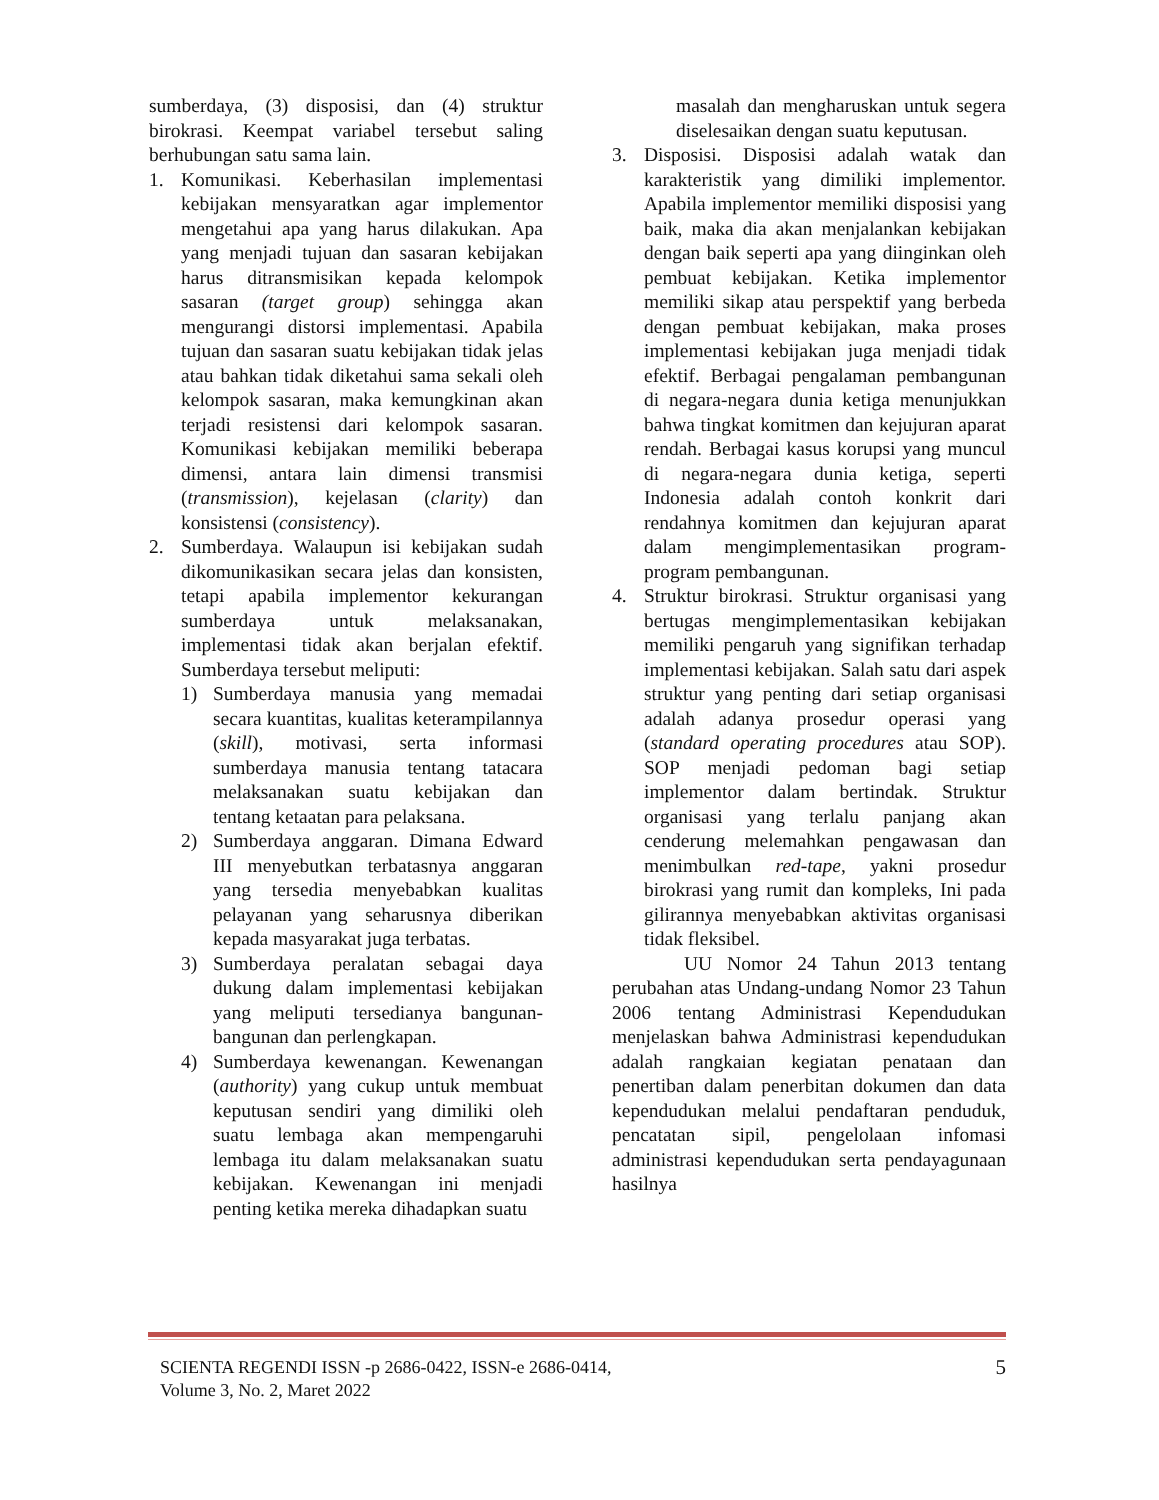sumberdaya, (3) disposisi, dan (4) struktur birokrasi. Keempat variabel tersebut saling berhubungan satu sama lain.
1. Komunikasi. Keberhasilan implementasi kebijakan mensyaratkan agar implementor mengetahui apa yang harus dilakukan. Apa yang menjadi tujuan dan sasaran kebijakan harus ditransmisikan kepada kelompok sasaran (target group) sehingga akan mengurangi distorsi implementasi. Apabila tujuan dan sasaran suatu kebijakan tidak jelas atau bahkan tidak diketahui sama sekali oleh kelompok sasaran, maka kemungkinan akan terjadi resistensi dari kelompok sasaran. Komunikasi kebijakan memiliki beberapa dimensi, antara lain dimensi transmisi (transmission), kejelasan (clarity) dan konsistensi (consistency).
2. Sumberdaya. Walaupun isi kebijakan sudah dikomunikasikan secara jelas dan konsisten, tetapi apabila implementor kekurangan sumberdaya untuk melaksanakan, implementasi tidak akan berjalan efektif. Sumberdaya tersebut meliputi:
1) Sumberdaya manusia yang memadai secara kuantitas, kualitas keterampilannya (skill), motivasi, serta informasi sumberdaya manusia tentang tatacara melaksanakan suatu kebijakan dan tentang ketaatan para pelaksana.
2) Sumberdaya anggaran. Dimana Edward III menyebutkan terbatasnya anggaran yang tersedia menyebabkan kualitas pelayanan yang seharusnya diberikan kepada masyarakat juga terbatas.
3) Sumberdaya peralatan sebagai daya dukung dalam implementasi kebijakan yang meliputi tersedianya bangunan-bangunan dan perlengkapan.
4) Sumberdaya kewenangan. Kewenangan (authority) yang cukup untuk membuat keputusan sendiri yang dimiliki oleh suatu lembaga akan mempengaruhi lembaga itu dalam melaksanakan suatu kebijakan. Kewenangan ini menjadi penting ketika mereka dihadapkan suatu
masalah dan mengharuskan untuk segera diselesaikan dengan suatu keputusan.
3. Disposisi. Disposisi adalah watak dan karakteristik yang dimiliki implementor. Apabila implementor memiliki disposisi yang baik, maka dia akan menjalankan kebijakan dengan baik seperti apa yang diinginkan oleh pembuat kebijakan. Ketika implementor memiliki sikap atau perspektif yang berbeda dengan pembuat kebijakan, maka proses implementasi kebijakan juga menjadi tidak efektif. Berbagai pengalaman pembangunan di negara-negara dunia ketiga menunjukkan bahwa tingkat komitmen dan kejujuran aparat rendah. Berbagai kasus korupsi yang muncul di negara-negara dunia ketiga, seperti Indonesia adalah contoh konkrit dari rendahnya komitmen dan kejujuran aparat dalam mengimplementasikan program-program pembangunan.
4. Struktur birokrasi. Struktur organisasi yang bertugas mengimplementasikan kebijakan memiliki pengaruh yang signifikan terhadap implementasi kebijakan. Salah satu dari aspek struktur yang penting dari setiap organisasi adalah adanya prosedur operasi yang (standard operating procedures atau SOP). SOP menjadi pedoman bagi setiap implementor dalam bertindak. Struktur organisasi yang terlalu panjang akan cenderung melemahkan pengawasan dan menimbulkan red-tape, yakni prosedur birokrasi yang rumit dan kompleks, Ini pada gilirannya menyebabkan aktivitas organisasi tidak fleksibel.
UU Nomor 24 Tahun 2013 tentang perubahan atas Undang-undang Nomor 23 Tahun 2006 tentang Administrasi Kependudukan menjelaskan bahwa Administrasi kependudukan adalah rangkaian kegiatan penataan dan penertiban dalam penerbitan dokumen dan data kependudukan melalui pendaftaran penduduk, pencatatan sipil, pengelolaan infomasi administrasi kependudukan serta pendayagunaan hasilnya
SCIENTA REGENDI ISSN -p 2686-0422, ISSN-e 2686-0414,
Volume 3, No. 2, Maret 2022
5